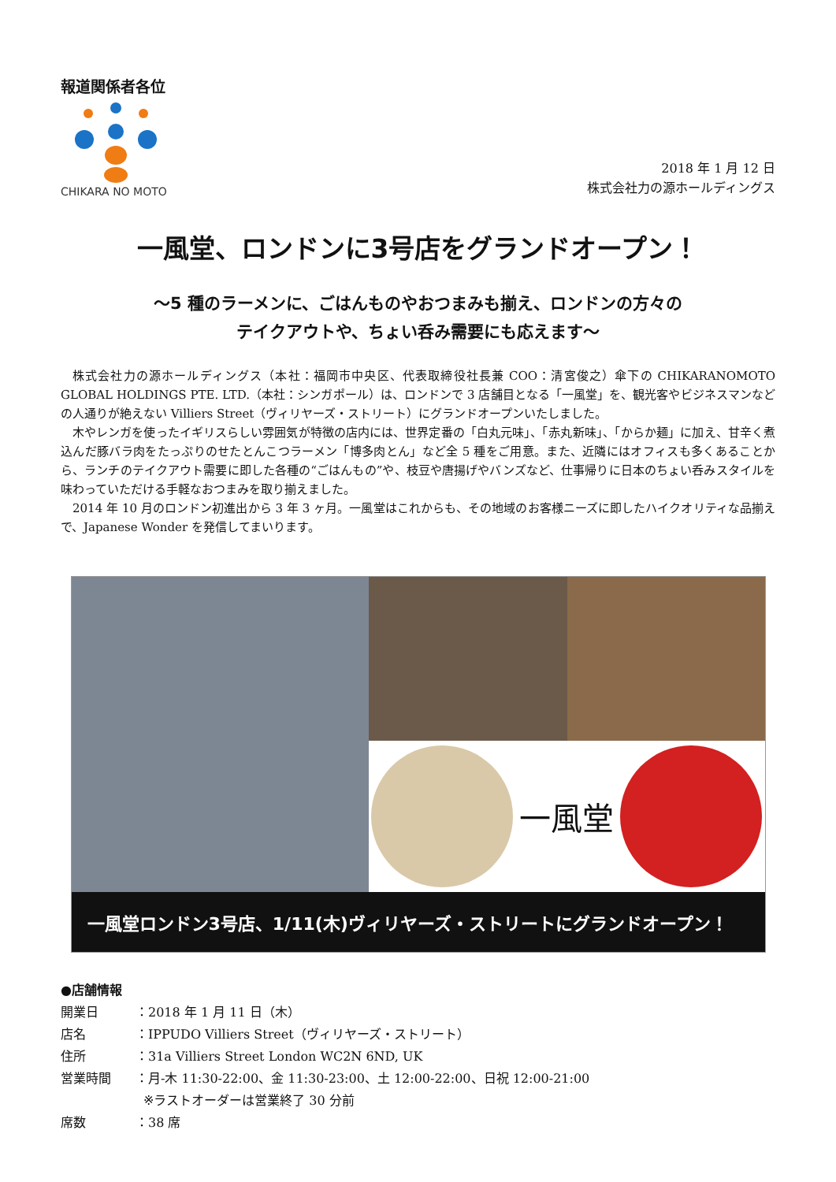報道関係者各位
CHIKARA NO MOTO
2018 年 1 月 12 日
株式会社力の源ホールディングス
一風堂、ロンドンに3号店をグランドオープン！
～5 種のラーメンに、ごはんものやおつまみも揃え、ロンドンの方々の
テイクアウトや、ちょい呑み需要にも応えます～
株式会社力の源ホールディングス（本社：福岡市中央区、代表取締役社長兼 COO：清宮俊之）傘下の CHIKARANOMOTO GLOBAL HOLDINGS PTE. LTD.（本社：シンガポール）は、ロンドンで 3 店舗目となる「一風堂」を、観光客やビジネスマンなどの人通りが絶えない Villiers Street（ヴィリヤーズ・ストリート）にグランドオープンいたしました。
木やレンガを使ったイギリスらしい雰囲気が特徴の店内には、世界定番の「白丸元味」、「赤丸新味」、「からか麺」に加え、甘辛く煮込んだ豚バラ肉をたっぷりのせたとんこつラーメン「博多肉とん」など全 5 種をご用意。また、近隣にはオフィスも多くあることから、ランチのテイクアウト需要に即した各種の“ごはんもの”や、枝豆や唐揚げやバンズなど、仕事帰りに日本のちょい呑みスタイルを味わっていただける手軽なおつまみを取り揃えました。
2014 年 10 月のロンドン初進出から 3 年 3 ヶ月。一風堂はこれからも、その地域のお客様ニーズに即したハイクオリティな品揃えで、Japanese Wonder を発信してまいります。
一風堂
一風堂ロンドン3号店、1/11(木)ヴィリヤーズ・ストリートにグランドオープン！
●店舗情報
開業日 ：2018 年 1 月 11 日（木）
店名 ：IPPUDO Villiers Street（ヴィリヤーズ・ストリート）
住所 ：31a Villiers Street London WC2N 6ND, UK
営業時間 ：月-木 11:30-22:00、金 11:30-23:00、土 12:00-22:00、日祝 12:00-21:00
※ラストオーダーは営業終了 30 分前
席数 ：38 席